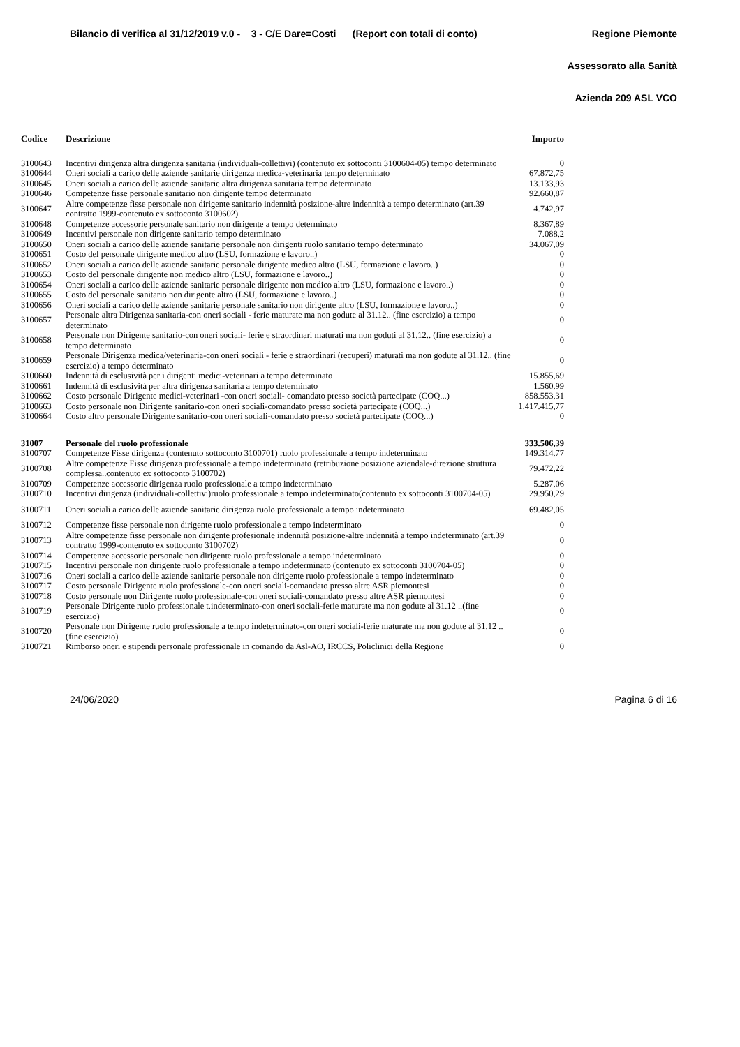Bilancio di verifica al 31/12/2019 v.0 - 3 - C/E Dare=Costi (Report con totali di conto) Regione Piemonte
Assessorato alla Sanità
Azienda 209 ASL VCO
| Codice | Descrizione | Importo |
| --- | --- | --- |
| 3100643 | Incentivi dirigenza altra dirigenza sanitaria (individuali-collettivi) (contenuto ex sottoconti 3100604-05) tempo determinato | 0 |
| 3100644 | Oneri sociali a carico delle aziende sanitarie dirigenza medica-veterinaria tempo determinato | 67.872,75 |
| 3100645 | Oneri sociali a carico delle aziende sanitarie altra dirigenza sanitaria tempo determinato | 13.133,93 |
| 3100646 | Competenze fisse personale sanitario non dirigente tempo determinato | 92.660,87 |
| 3100647 | Altre competenze fisse personale non dirigente sanitario indennità posizione-altre indennità a tempo determinato (art.39 contratto 1999-contenuto ex sottoconto 3100602) | 4.742,97 |
| 3100648 | Competenze accessorie personale sanitario non dirigente a tempo determinato | 8.367,89 |
| 3100649 | Incentivi personale non dirigente sanitario tempo determinato | 7.088,2 |
| 3100650 | Oneri sociali a carico delle aziende sanitarie personale non dirigenti ruolo sanitario tempo determinato | 34.067,09 |
| 3100651 | Costo del personale dirigente medico altro (LSU, formazione e lavoro..) | 0 |
| 3100652 | Oneri sociali a carico delle aziende sanitarie personale dirigente medico altro (LSU, formazione e lavoro..) | 0 |
| 3100653 | Costo del personale dirigente non medico altro (LSU, formazione e lavoro..) | 0 |
| 3100654 | Oneri sociali a carico delle aziende sanitarie personale dirigente non medico altro (LSU, formazione e lavoro..) | 0 |
| 3100655 | Costo del personale sanitario non dirigente altro (LSU, formazione e lavoro..) | 0 |
| 3100656 | Oneri sociali a carico delle aziende sanitarie personale sanitario non dirigente altro (LSU, formazione e lavoro..) | 0 |
| 3100657 | Personale altra Dirigenza sanitaria-con oneri sociali - ferie maturate ma non godute al 31.12.. (fine esercizio) a tempo determinato | 0 |
| 3100658 | Personale non Dirigente sanitario-con oneri sociali- ferie e straordinari maturati ma non goduti al 31.12.. (fine esercizio) a tempo determinato | 0 |
| 3100659 | Personale Dirigenza medica/veterinaria-con oneri sociali - ferie e straordinari (recuperi) maturati ma non godute al 31.12.. (fine esercizio) a tempo determinato | 0 |
| 3100660 | Indennità di esclusività per i dirigenti medici-veterinari a tempo determinato | 15.855,69 |
| 3100661 | Indennità di esclusività per altra dirigenza sanitaria a tempo determinato | 1.560,99 |
| 3100662 | Costo personale Dirigente medici-veterinari -con oneri sociali- comandato presso società partecipate (COQ...) | 858.553,31 |
| 3100663 | Costo personale non Dirigente sanitario-con oneri sociali-comandato presso società partecipate (COQ...) | 1.417.415,77 |
| 3100664 | Costo altro personale Dirigente sanitario-con oneri sociali-comandato presso società partecipate (COQ...) | 0 |
| 31007 | Personale del ruolo professionale | 333.506,39 |
| 3100707 | Competenze Fisse dirigenza (contenuto sottoconto 3100701) ruolo professionale a tempo indeterminato | 149.314,77 |
| 3100708 | Altre competenze Fisse dirigenza professionale a tempo indeterminato (retribuzione posizione aziendale-direzione struttura complessa..contenuto ex sottoconto 3100702) | 79.472,22 |
| 3100709 | Competenze accessorie dirigenza ruolo professionale a tempo indeterminato | 5.287,06 |
| 3100710 | Incentivi dirigenza (individuali-collettivi)ruolo professionale a tempo indeterminato(contenuto ex sottoconti 3100704-05) | 29.950,29 |
| 3100711 | Oneri sociali a carico delle aziende sanitarie dirigenza ruolo professionale a tempo indeterminato | 69.482,05 |
| 3100712 | Competenze fisse personale non dirigente ruolo professionale a tempo indeterminato | 0 |
| 3100713 | Altre competenze fisse personale non dirigente profesionale indennità posizione-altre indennità a tempo indeterminato (art.39 contratto 1999-contenuto ex sottoconto 3100702) | 0 |
| 3100714 | Competenze accessorie personale non dirigente ruolo professionale a tempo indeterminato | 0 |
| 3100715 | Incentivi personale non dirigente ruolo professionale a tempo indeterminato (contenuto ex sottoconti 3100704-05) | 0 |
| 3100716 | Oneri sociali a carico delle aziende sanitarie personale non dirigente ruolo professionale a tempo indeterminato | 0 |
| 3100717 | Costo personale Dirigente ruolo professionale-con oneri sociali-comandato presso altre ASR piemontesi | 0 |
| 3100718 | Costo personale non Dirigente ruolo professionale-con oneri sociali-comandato presso altre ASR piemontesi | 0 |
| 3100719 | Personale Dirigente ruolo professionale t.indeterminato-con oneri sociali-ferie maturate ma non godute al 31.12 ..(fine esercizio) | 0 |
| 3100720 | Personale non Dirigente ruolo professionale a tempo indeterminato-con oneri sociali-ferie maturate ma non godute al 31.12 ..(fine esercizio) | 0 |
| 3100721 | Rimborso oneri e stipendi personale professionale in comando da Asl-AO, IRCCS, Policlinici della Regione | 0 |
24/06/2020 Pagina 6 di 16